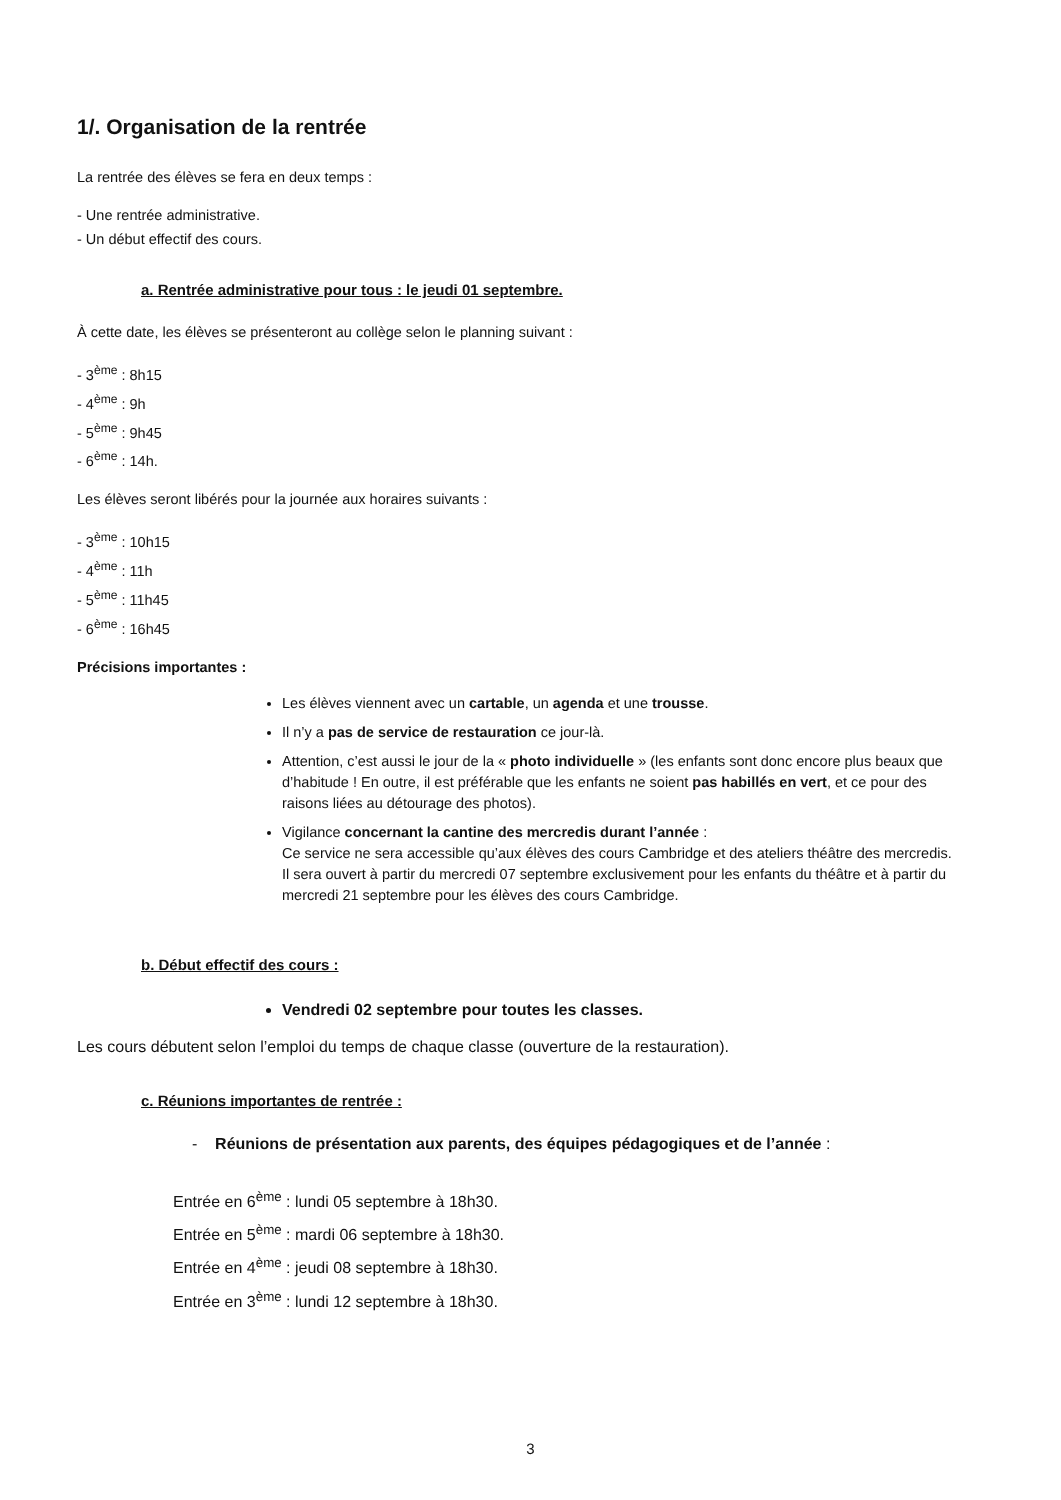1/. Organisation de la rentrée
La rentrée des élèves se fera en deux temps :
- Une rentrée administrative.
- Un début effectif des cours.
a. Rentrée administrative pour tous : le jeudi 01 septembre.
À cette date, les élèves se présenteront au collège selon le planning suivant :
- 3<sup>ème</sup> : 8h15
- 4<sup>ème</sup> : 9h
- 5<sup>ème</sup> : 9h45
- 6<sup>ème</sup> : 14h.
Les élèves seront libérés pour la journée aux horaires suivants :
- 3<sup>ème</sup> : 10h15
- 4<sup>ème</sup> : 11h
- 5<sup>ème</sup> : 11h45
- 6<sup>ème</sup> : 16h45
Précisions importantes :
Les élèves viennent avec un cartable, un agenda et une trousse.
Il n’y a pas de service de restauration ce jour-là.
Attention, c’est aussi le jour de la « photo individuelle » (les enfants sont donc encore plus beaux que d’habitude ! En outre, il est préférable que les enfants ne soient pas habillés en vert, et ce pour des raisons liées au détourage des photos).
Vigilance concernant la cantine des mercredis durant l’année :
Ce service ne sera accessible qu’aux élèves des cours Cambridge et des ateliers théâtre des mercredis. Il sera ouvert à partir du mercredi 07 septembre exclusivement pour les enfants du théâtre et à partir du mercredi 21 septembre pour les élèves des cours Cambridge.
b. Début effectif des cours :
Vendredi 02 septembre pour toutes les classes.
Les cours débutent selon l’emploi du temps de chaque classe (ouverture de la restauration).
c. Réunions importantes de rentrée :
- Réunions de présentation aux parents, des équipes pédagogiques et de l’année :
Entrée en 6<sup>ème</sup> : lundi 05 septembre à 18h30.
Entrée en 5<sup>ème</sup> : mardi 06 septembre à 18h30.
Entrée en 4<sup>ème</sup> : jeudi 08 septembre à 18h30.
Entrée en 3<sup>ème</sup> : lundi 12 septembre à 18h30.
3